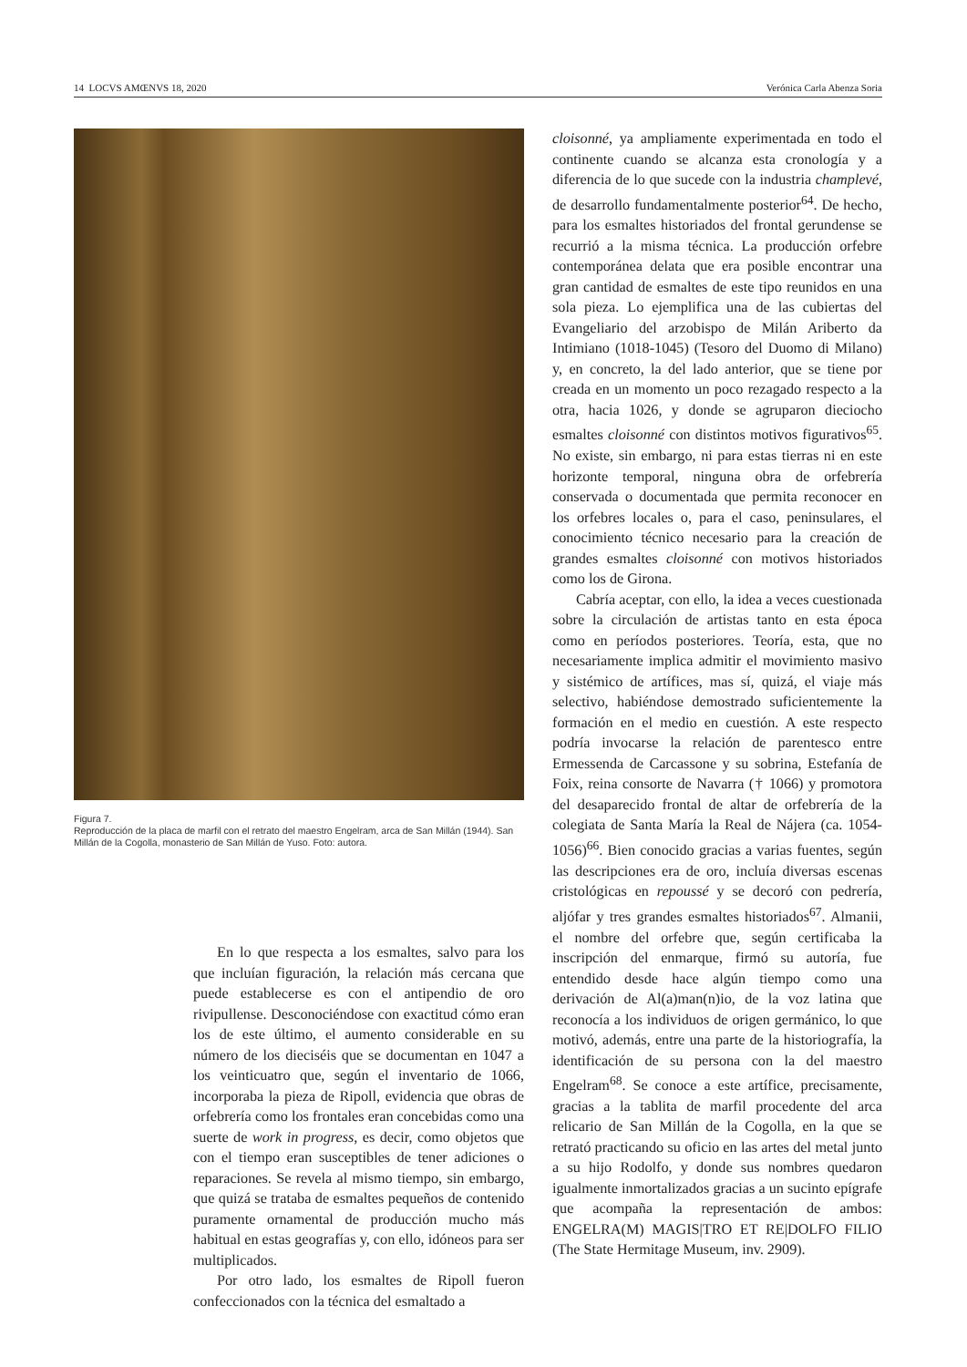14 LOCVS AMŒNVS 18, 2020 Verónica Carla Abenza Soria
Figura 7.
Reproducción de la placa de marfil con el retrato del maestro Engelram, arca de San Millán (1944). San Millán de la Cogolla, monasterio de San Millán de Yuso. Foto: autora.
En lo que respecta a los esmaltes, salvo para los que incluían figuración, la relación más cercana que puede establecerse es con el antipendio de oro rivipullense. Desconociéndose con exactitud cómo eran los de este último, el aumento considerable en su número de los dieciséis que se documentan en 1047 a los veinticuatro que, según el inventario de 1066, incorporaba la pieza de Ripoll, evidencia que obras de orfebrería como los frontales eran concebidas como una suerte de work in progress, es decir, como objetos que con el tiempo eran susceptibles de tener adiciones o reparaciones. Se revela al mismo tiempo, sin embargo, que quizá se trataba de esmaltes pequeños de contenido puramente ornamental de producción mucho más habitual en estas geografías y, con ello, idóneos para ser multiplicados.
Por otro lado, los esmaltes de Ripoll fueron confeccionados con la técnica del esmaltado a
cloisonné, ya ampliamente experimentada en todo el continente cuando se alcanza esta cronología y a diferencia de lo que sucede con la industria champlevé, de desarrollo fundamentalmente posterior<sup>64</sup>. De hecho, para los esmaltes historiados del frontal gerundense se recurrió a la misma técnica. La producción orfebre contemporánea delata que era posible encontrar una gran cantidad de esmaltes de este tipo reunidos en una sola pieza. Lo ejemplifica una de las cubiertas del Evangeliario del arzobispo de Milán Ariberto da Intimiano (1018-1045) (Tesoro del Duomo di Milano) y, en concreto, la del lado anterior, que se tiene por creada en un momento un poco rezagado respecto a la otra, hacia 1026, y donde se agruparon dieciocho esmaltes cloisonné con distintos motivos figurativos<sup>65</sup>. No existe, sin embargo, ni para estas tierras ni en este horizonte temporal, ninguna obra de orfebrería conservada o documentada que permita reconocer en los orfebres locales o, para el caso, peninsulares, el conocimiento técnico necesario para la creación de grandes esmaltes cloisonné con motivos historiados como los de Girona.
Cabría aceptar, con ello, la idea a veces cuestionada sobre la circulación de artistas tanto en esta época como en períodos posteriores. Teoría, esta, que no necesariamente implica admitir el movimiento masivo y sistémico de artífices, mas sí, quizá, el viaje más selectivo, habiéndose demostrado suficientemente la formación en el medio en cuestión. A este respecto podría invocarse la relación de parentesco entre Ermessenda de Carcassone y su sobrina, Estefanía de Foix, reina consorte de Navarra († 1066) y promotora del desaparecido frontal de altar de orfebrería de la colegiata de Santa María la Real de Nájera (ca. 1054-1056)<sup>66</sup>. Bien conocido gracias a varias fuentes, según las descripciones era de oro, incluía diversas escenas cristológicas en repoussé y se decoró con pedrería, aljófar y tres grandes esmaltes historiados<sup>67</sup>. Almanii, el nombre del orfebre que, según certificaba la inscripción del enmarque, firmó su autoría, fue entendido desde hace algún tiempo como una derivación de Al(a)man(n)io, de la voz latina que reconocía a los individuos de origen germánico, lo que motivó, además, entre una parte de la historiografía, la identificación de su persona con la del maestro Engelram<sup>68</sup>. Se conoce a este artífice, precisamente, gracias a la tablita de marfil procedente del arca relicario de San Millán de la Cogolla, en la que se retrató practicando su oficio en las artes del metal junto a su hijo Rodolfo, y donde sus nombres quedaron igualmente inmortalizados gracias a un sucinto epígrafe que acompaña la representación de ambos: ENGELRA(M) MAGIS|TRO ET RE|DOLFO FILIO (The State Hermitage Museum, inv. 2909).